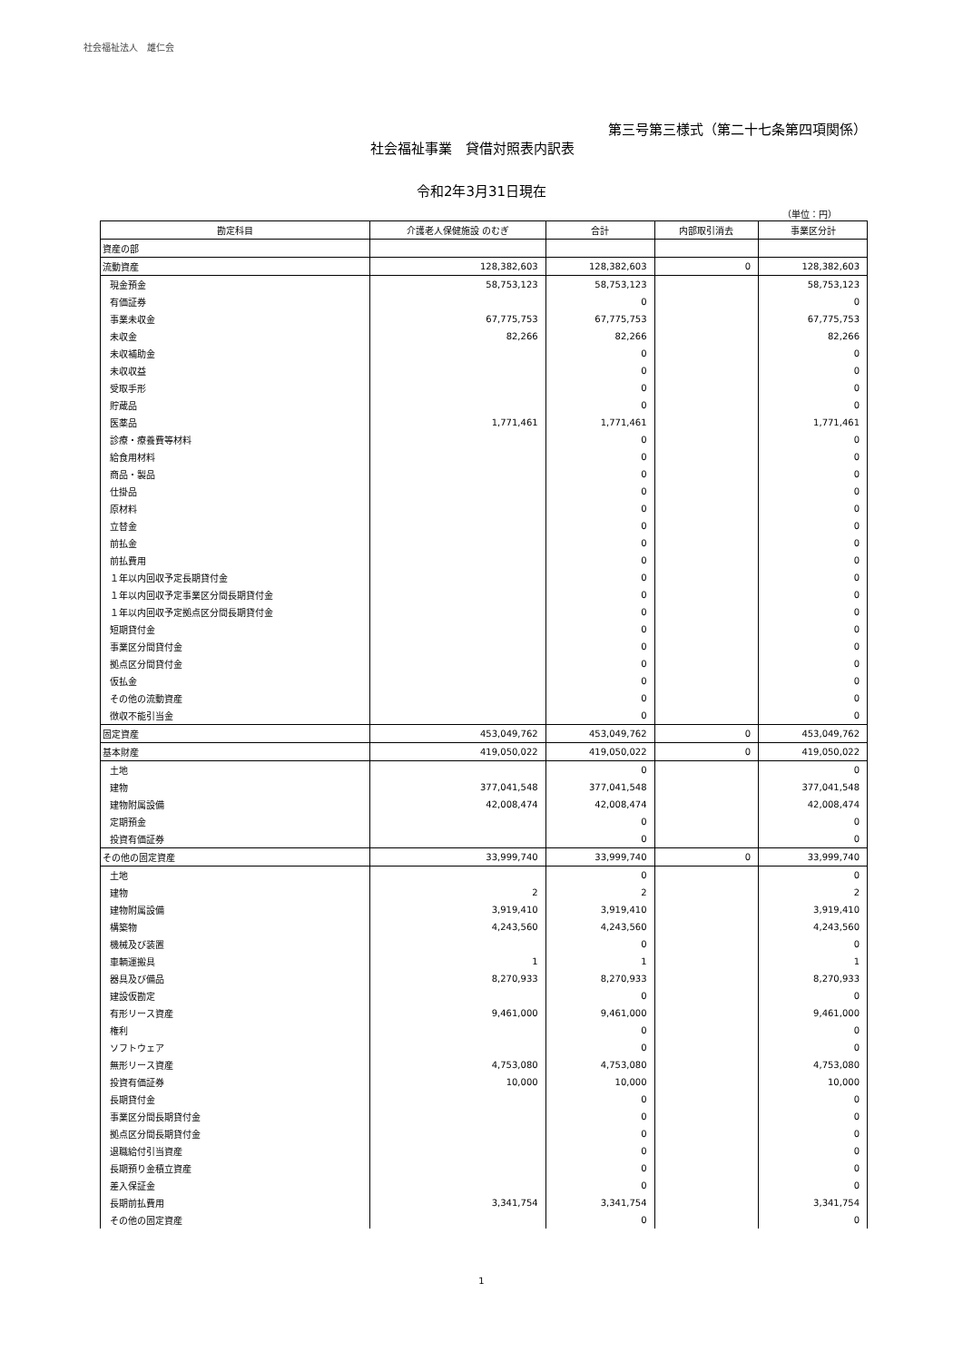社会福祉法人　雄仁会
第三号第三様式（第二十七条第四項関係）
社会福祉事業　貸借対照表内訳表
令和2年3月31日現在
（単位：円）
| 勘定科目 | 介護老人保健施設 のむぎ | 合計 | 内部取引消去 | 事業区分計 |
| --- | --- | --- | --- | --- |
| 資産の部 | | | | |
| 流動資産 | 128,382,603 | 128,382,603 | 0 | 128,382,603 |
| 現金預金 | 58,753,123 | 58,753,123 | | 58,753,123 |
| 有価証券 | | 0 | | 0 |
| 事業未収金 | 67,775,753 | 67,775,753 | | 67,775,753 |
| 未収金 | 82,266 | 82,266 | | 82,266 |
| 未収補助金 | | 0 | | 0 |
| 未収収益 | | 0 | | 0 |
| 受取手形 | | 0 | | 0 |
| 貯蔵品 | | 0 | | 0 |
| 医薬品 | 1,771,461 | 1,771,461 | | 1,771,461 |
| 診療・療養費等材料 | | 0 | | 0 |
| 給食用材料 | | 0 | | 0 |
| 商品・製品 | | 0 | | 0 |
| 仕掛品 | | 0 | | 0 |
| 原材料 | | 0 | | 0 |
| 立替金 | | 0 | | 0 |
| 前払金 | | 0 | | 0 |
| 前払費用 | | 0 | | 0 |
| １年以内回収予定長期貸付金 | | 0 | | 0 |
| １年以内回収予定事業区分間長期貸付金 | | 0 | | 0 |
| １年以内回収予定拠点区分間長期貸付金 | | 0 | | 0 |
| 短期貸付金 | | 0 | | 0 |
| 事業区分間貸付金 | | 0 | | 0 |
| 拠点区分間貸付金 | | 0 | | 0 |
| 仮払金 | | 0 | | 0 |
| その他の流動資産 | | 0 | | 0 |
| 徴収不能引当金 | | 0 | | 0 |
| 固定資産 | 453,049,762 | 453,049,762 | 0 | 453,049,762 |
| 基本財産 | 419,050,022 | 419,050,022 | 0 | 419,050,022 |
| 土地 | | 0 | | 0 |
| 建物 | 377,041,548 | 377,041,548 | | 377,041,548 |
| 建物附属設備 | 42,008,474 | 42,008,474 | | 42,008,474 |
| 定期預金 | | 0 | | 0 |
| 投資有価証券 | | 0 | | 0 |
| その他の固定資産 | 33,999,740 | 33,999,740 | 0 | 33,999,740 |
| 土地 | | 0 | | 0 |
| 建物 | 2 | 2 | | 2 |
| 建物附属設備 | 3,919,410 | 3,919,410 | | 3,919,410 |
| 構築物 | 4,243,560 | 4,243,560 | | 4,243,560 |
| 機械及び装置 | | 0 | | 0 |
| 車輌運搬具 | 1 | 1 | | 1 |
| 器具及び備品 | 8,270,933 | 8,270,933 | | 8,270,933 |
| 建設仮勘定 | | 0 | | 0 |
| 有形リース資産 | 9,461,000 | 9,461,000 | | 9,461,000 |
| 権利 | | 0 | | 0 |
| ソフトウェア | | 0 | | 0 |
| 無形リース資産 | 4,753,080 | 4,753,080 | | 4,753,080 |
| 投資有価証券 | 10,000 | 10,000 | | 10,000 |
| 長期貸付金 | | 0 | | 0 |
| 事業区分間長期貸付金 | | 0 | | 0 |
| 拠点区分間長期貸付金 | | 0 | | 0 |
| 退職給付引当資産 | | 0 | | 0 |
| 長期預り金積立資産 | | 0 | | 0 |
| 差入保証金 | | 0 | | 0 |
| 長期前払費用 | 3,341,754 | 3,341,754 | | 3,341,754 |
| その他の固定資産 | | 0 | | 0 |
1